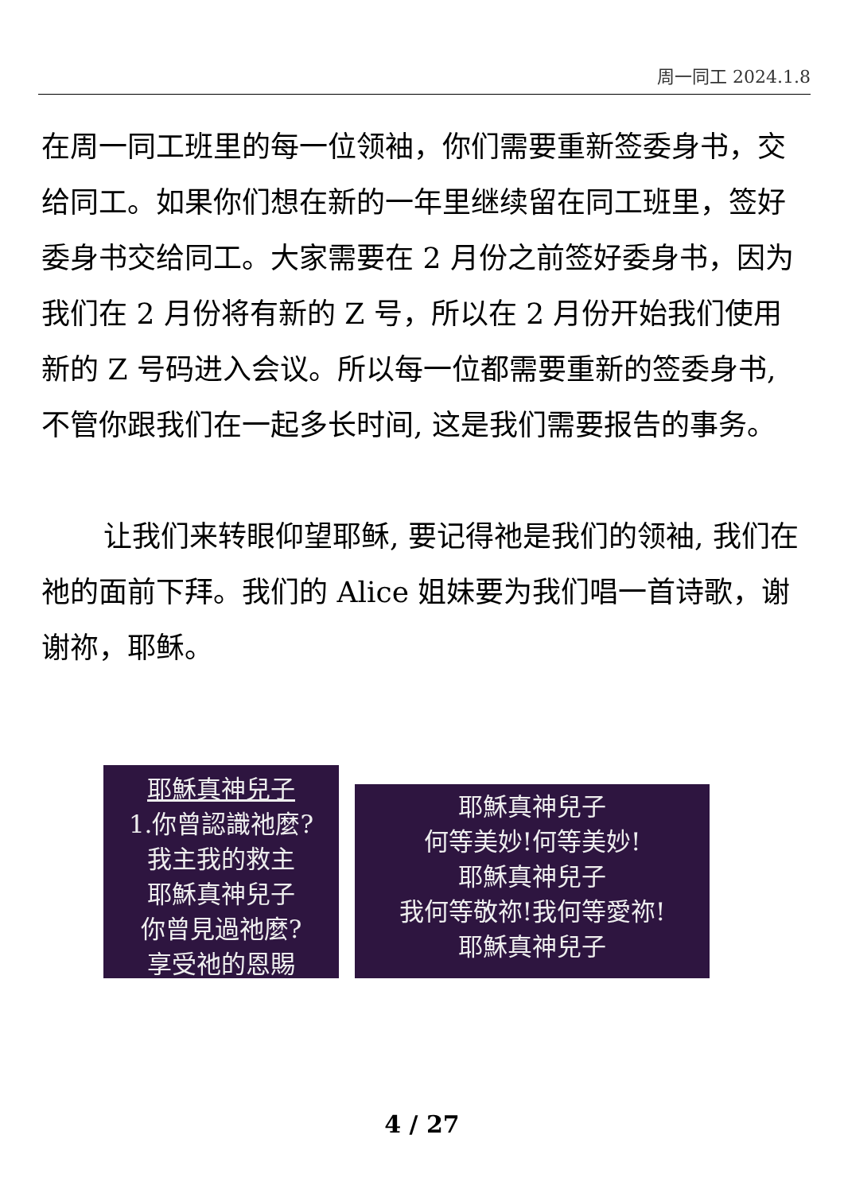周一同工 2024.1.8
在周一同工班里的每一位领袖，你们需要重新签委身书，交给同工。如果你们想在新的一年里继续留在同工班里，签好委身书交给同工。大家需要在 2 月份之前签好委身书，因为我们在 2 月份将有新的 Z 号，所以在 2 月份开始我们使用新的 Z 号码进入会议。所以每一位都需要重新的签委身书, 不管你跟我们在一起多长时间, 这是我们需要报告的事务。
让我们来转眼仰望耶稣, 要记得祂是我们的领袖, 我们在祂的面前下拜。我们的 Alice 姐妹要为我们唱一首诗歌，谢谢祢，耶稣。
耶穌真神兒子
1.你曾認識祂麼?
我主我的救主
耶穌真神兒子
你曾見過祂麼?
享受祂的恩賜
耶穌真神兒子
何等美妙!何等美妙!
耶穌真神兒子
我何等敬祢!我何等愛祢!
耶穌真神兒子
4 / 27